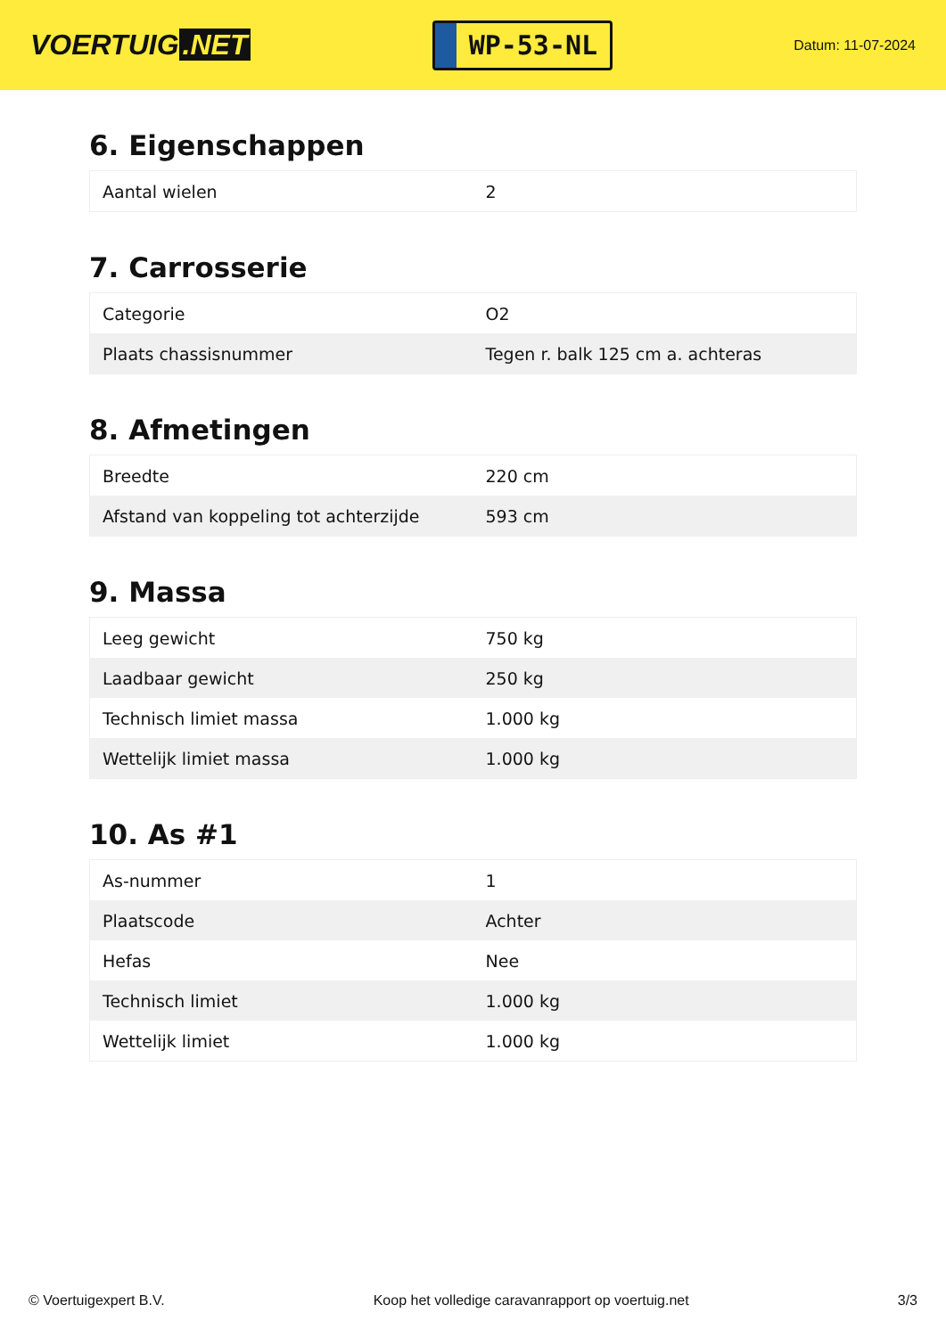VOERTUIG.NET
WP-53-NL
Datum: 11-07-2024
6. Eigenschappen
| Aantal wielen | 2 |
7. Carrosserie
| Categorie | O2 |
| Plaats chassisnummer | Tegen r. balk 125 cm a. achteras |
8. Afmetingen
| Breedte | 220 cm |
| Afstand van koppeling tot achterzijde | 593 cm |
9. Massa
| Leeg gewicht | 750 kg |
| Laadbaar gewicht | 250 kg |
| Technisch limiet massa | 1.000 kg |
| Wettelijk limiet massa | 1.000 kg |
10. As #1
| As-nummer | 1 |
| Plaatscode | Achter |
| Hefas | Nee |
| Technisch limiet | 1.000 kg |
| Wettelijk limiet | 1.000 kg |
© Voertuigexpert B.V. Koop het volledige caravanrapport op voertuig.net 3/3